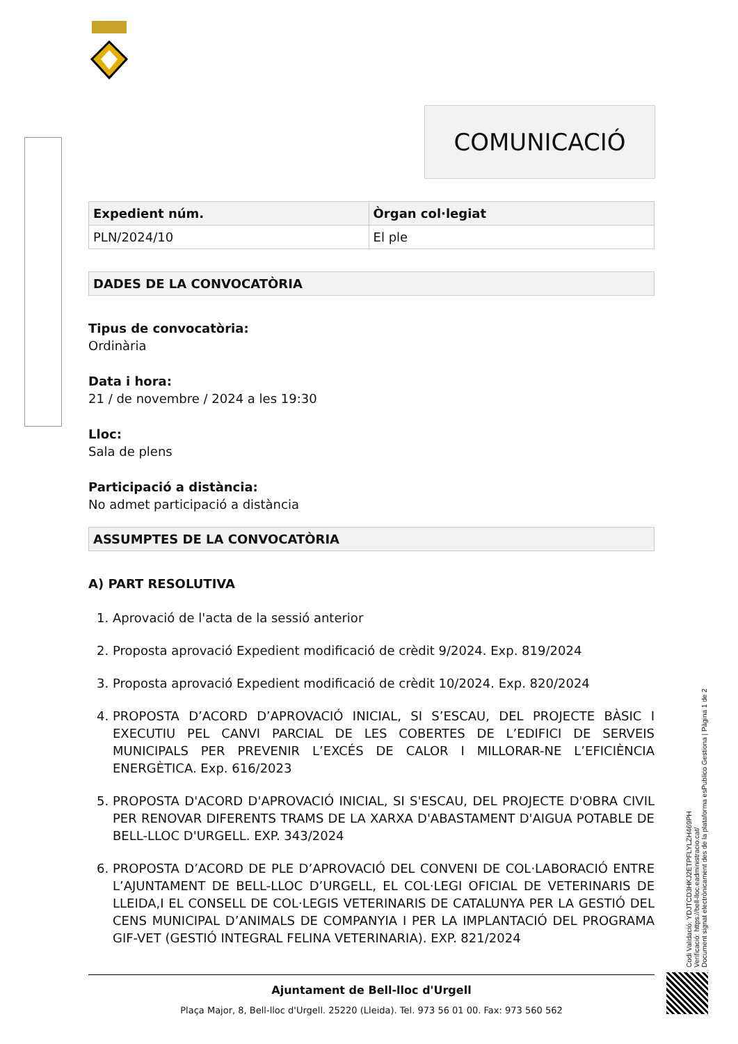COMUNICACIÓ
| Expedient núm. | Òrgan col·legiat |
| --- | --- |
| PLN/2024/10 | El ple |
DADES DE LA CONVOCATÒRIA
Tipus de convocatòria:
Ordinària
Data i hora:
21 / de novembre / 2024 a les 19:30
Lloc:
Sala de plens
Participació a distància:
No admet participació a distància
ASSUMPTES DE LA CONVOCATÒRIA
A) PART RESOLUTIVA
1. Aprovació de l'acta de la sessió anterior
2. Proposta aprovació Expedient modificació de crèdit 9/2024. Exp. 819/2024
3. Proposta aprovació Expedient modificació de crèdit 10/2024. Exp. 820/2024
4. PROPOSTA D’ACORD D’APROVACIÓ INICIAL, SI S’ESCAU, DEL PROJECTE BÀSIC I EXECUTIU PEL CANVI PARCIAL DE LES COBERTES DE L’EDIFICI DE SERVEIS MUNICIPALS PER PREVENIR L’EXCÉS DE CALOR I MILLORAR-NE L’EFICIÈNCIA ENERGÈTICA. Exp. 616/2023
5. PROPOSTA D'ACORD D'APROVACIÓ INICIAL, SI S'ESCAU, DEL PROJECTE D'OBRA CIVIL PER RENOVAR DIFERENTS TRAMS DE LA XARXA D'ABASTAMENT D'AIGUA POTABLE DE BELL-LLOC D'URGELL. EXP. 343/2024
6. PROPOSTA D’ACORD DE PLE D’APROVACIÓ DEL CONVENI DE COL·LABORACIÓ ENTRE L’AJUNTAMENT DE BELL-LLOC D’URGELL, EL COL·LEGI OFICIAL DE VETERINARIS DE LLEIDA,I EL CONSELL DE COL·LEGIS VETERINARIS DE CATALUNYA PER LA GESTIÓ DEL CENS MUNICIPAL D’ANIMALS DE COMPANYIA I PER LA IMPLANTACIÓ DEL PROGRAMA GIF-VET (GESTIÓ INTEGRAL FELINA VETERINARIA). EXP. 821/2024
Ajuntament de Bell-lloc d'Urgell
Plaça Major, 8, Bell-lloc d'Urgell. 25220 (Lleida). Tel. 973 56 01 00. Fax: 973 560 562
Codi Validació: YDJTCD3HKJ2ETPFLYLZH469PH
Verificació: https://bell-lloc.eadministracio.cat/
Document signat electrònicament des de la plataforma esPublico Gestiona | Pàgina 1 de 2